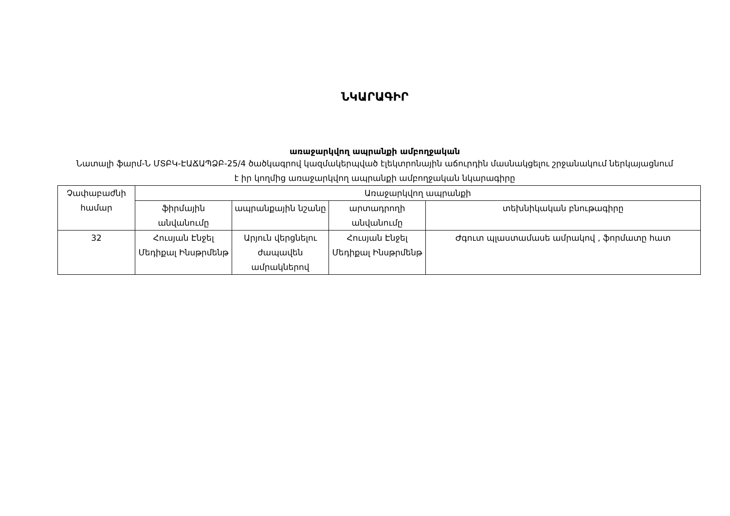ՆԿԱՐԱԳԻՐ
առաջարկվող ապրանքի ամբողջական
Նատալի ֆարմ-Ն ՄՏԲԿ-ԷԱՃԱՊՁԲ-25/4 ծածկագրով կազմակերպված էլեկտրոնային աճուրդին մասնակցելու շրջանակում ներկայացնում է իր կողմից առաջարկվող ապրանքի ամբողջական նկարագիրը
| Չափաբաժնի համար | Առաջարկվող ապրանքի | | | |
| --- | --- | --- | --- | --- |
| | ֆիրմային անվանումը | ապրանքային նշանը | արտադրողի անվանումը | տեխնիկական բնութագիրը |
| 32 | Հուսյան Էնջել Մեդիքալ Ինսթրմենթ | Արյուն վերցնելու ժապավեն ամրակներով | Հուսյան Էնջել Մեդիքալ Ինսթրմենթ | Ժգուտ պլաստամասե ամրակով , ֆորմատը հատ |